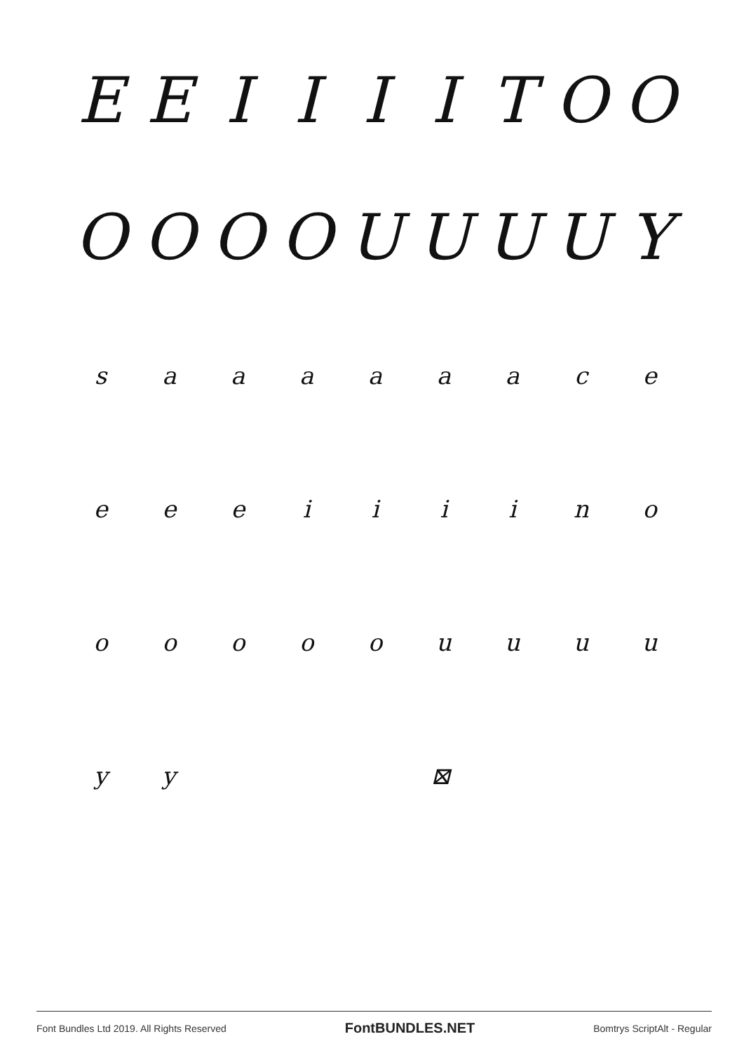EEIIIITOO
OOOOUUUUY
saaaaaace
eeeiiiino
ooooouuuu
yy ⊠
Font Bundles Ltd 2019. All Rights Reserved FontBUNDLES.NET Bomtrys ScriptAlt - Regular